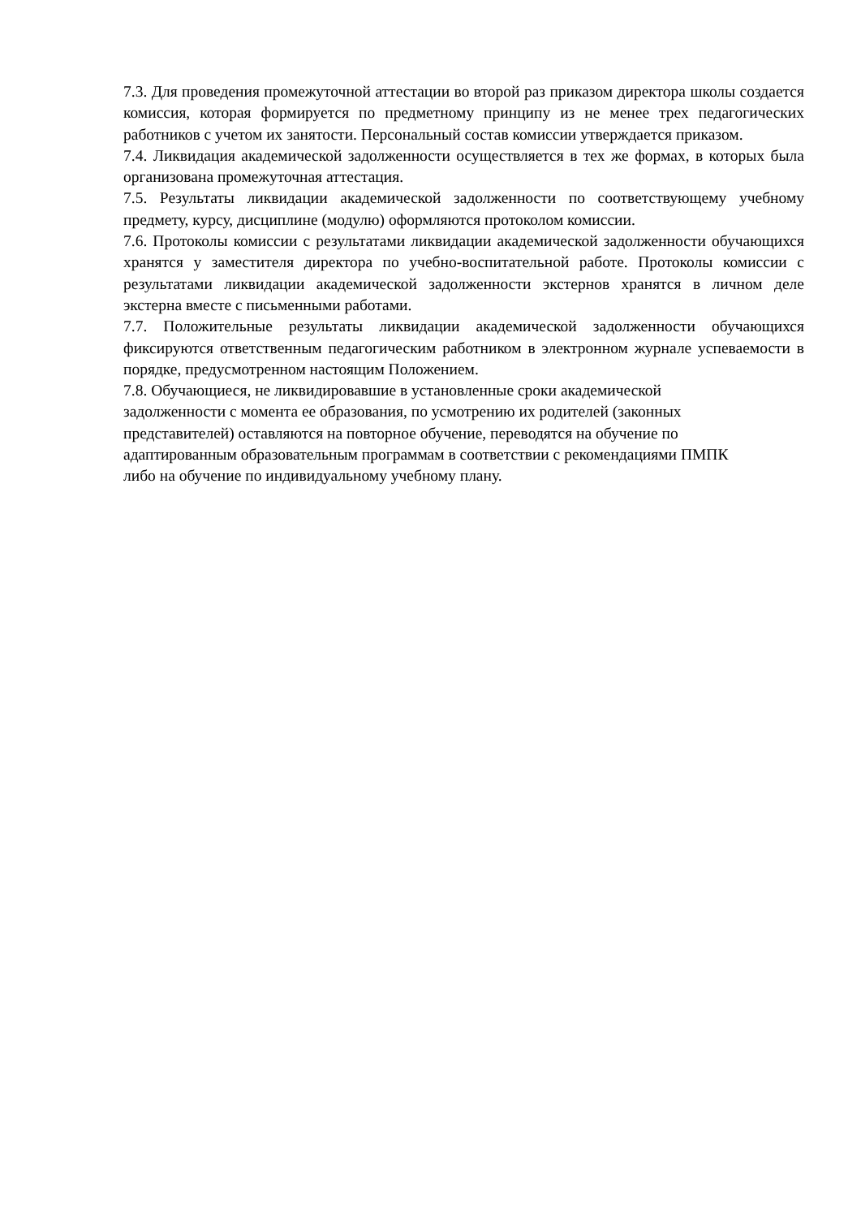7.3. Для проведения промежуточной аттестации во второй раз приказом директора школы создается комиссия, которая формируется по предметному принципу из не менее трех педагогических работников с учетом их занятости. Персональный состав комиссии утверждается приказом.
7.4. Ликвидация академической задолженности осуществляется в тех же формах, в которых была организована промежуточная аттестация.
7.5. Результаты ликвидации академической задолженности по соответствующему учебному предмету, курсу, дисциплине (модулю) оформляются протоколом комиссии.
7.6. Протоколы комиссии с результатами ликвидации академической задолженности обучающихся хранятся у заместителя директора по учебно-воспитательной работе. Протоколы комиссии с результатами ликвидации академической задолженности экстернов хранятся в личном деле экстерна вместе с письменными работами.
7.7. Положительные результаты ликвидации академической задолженности обучающихся фиксируются ответственным педагогическим работником в электронном журнале успеваемости в порядке, предусмотренном настоящим Положением.
7.8. Обучающиеся, не ликвидировавшие в установленные сроки академической
задолженности с момента ее образования, по усмотрению их родителей (законных
представителей) оставляются на повторное обучение, переводятся на обучение по
адаптированным образовательным программам в соответствии с рекомендациями ПМПК
либо на обучение по индивидуальному учебному плану.